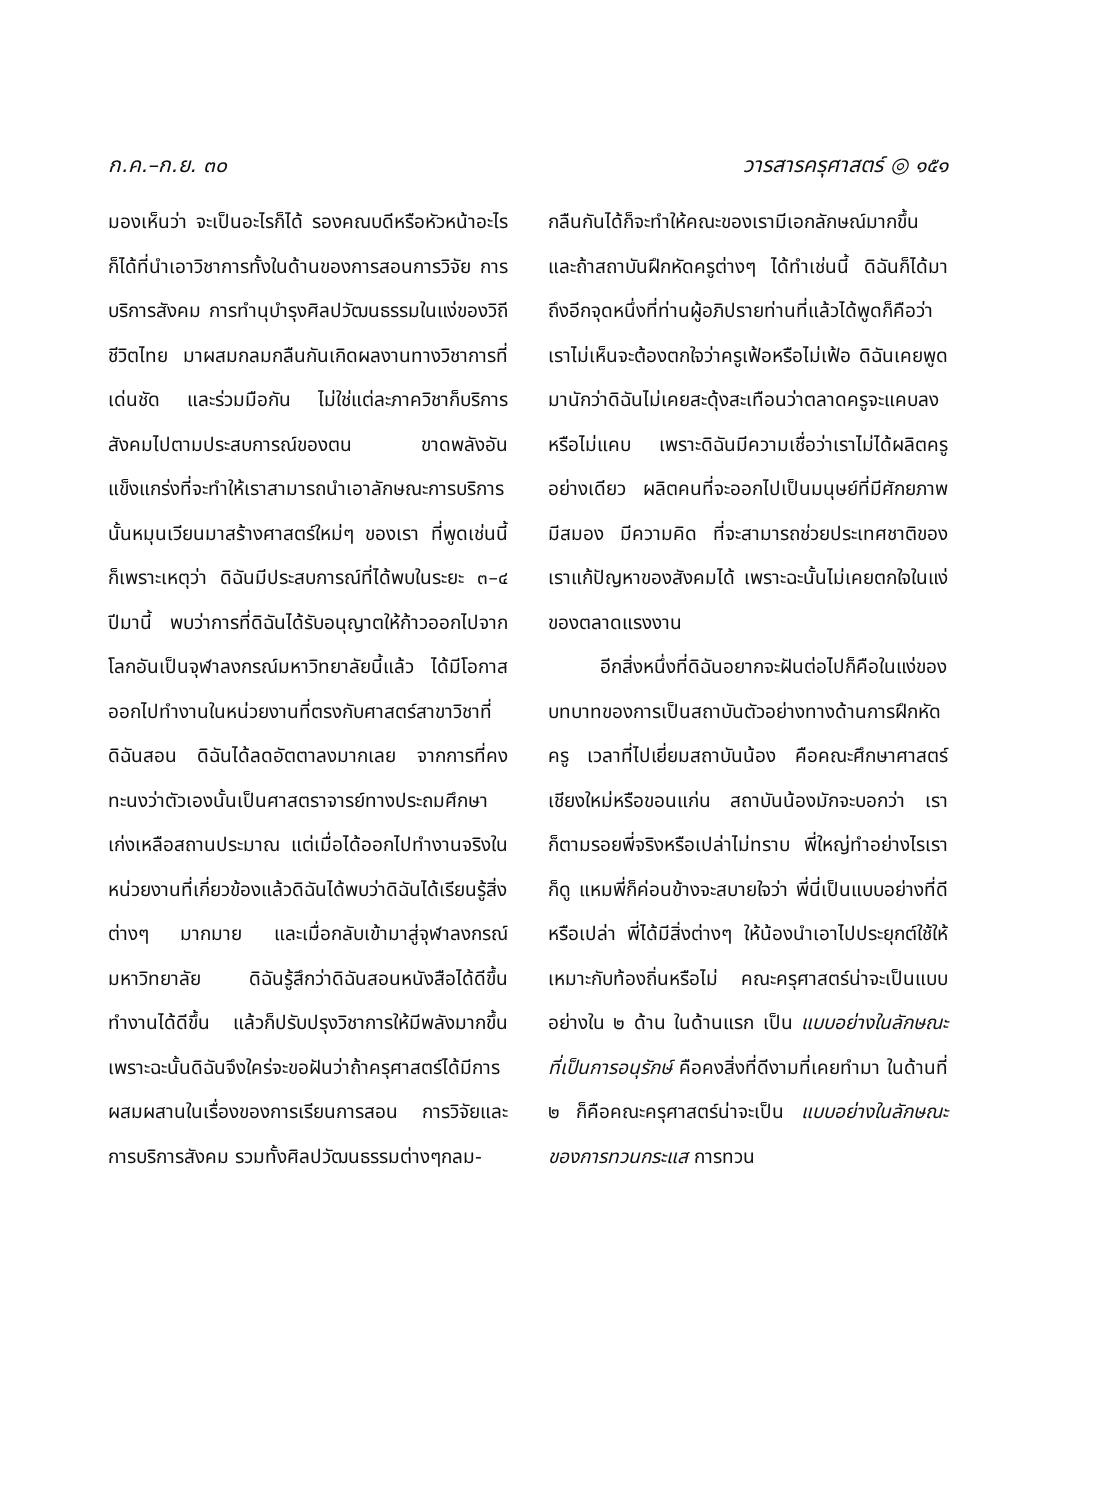ก.ค.–ก.ย. ๓๐ วารสารครุศาสตร์ ◎ ๑๕๑
มองเห็นว่า จะเป็นอะไรก็ได้ รองคณบดีหรือหัวหน้าอะไรก็ได้ที่นำเอาวิชาการทั้งในด้านของการสอนการวิจัย การบริการสังคม การทำนุบำรุงศิลปวัฒนธรรมในแง่ของวิถีชีวิตไทย มาผสมกลมกลืนกันเกิดผลงานทางวิชาการที่เด่นชัด และร่วมมือกัน ไม่ใช่แต่ละภาควิชาก็บริการสังคมไปตามประสบการณ์ของตน ขาดพลังอันแข็งแกร่งที่จะทำให้เราสามารถนำเอาลักษณะการบริการนั้นหมุนเวียนมาสร้างศาสตร์ใหม่ๆ ของเรา ที่พูดเช่นนี้ก็เพราะเหตุว่า ดิฉันมีประสบการณ์ที่ได้พบในระยะ ๓–๔ ปีมานี้ พบว่าการที่ดิฉันได้รับอนุญาตให้ก้าวออกไปจากโลกอันเป็นจุฬาลงกรณ์มหาวิทยาลัยนี้แล้ว ได้มีโอกาสออกไปทำงานในหน่วยงานที่ตรงกับศาสตร์สาขาวิชาที่ดิฉันสอน ดิฉันได้ลดอัตตาลงมากเลย จากการที่คงทะนงว่าตัวเองนั้นเป็นศาสตราจารย์ทางประถมศึกษาเก่งเหลือสถานประมาณ แต่เมื่อได้ออกไปทำงานจริงในหน่วยงานที่เกี่ยวข้องแล้วดิฉันได้พบว่าดิฉันได้เรียนรู้สิ่งต่างๆ มากมาย และเมื่อกลับเข้ามาสู่จุฬาลงกรณ์มหาวิทยาลัย ดิฉันรู้สึกว่าดิฉันสอนหนังสือได้ดีขึ้น ทำงานได้ดีขึ้น แล้วก็ปรับปรุงวิชาการให้มีพลังมากขึ้น เพราะฉะนั้นดิฉันจึงใคร่จะขอฝันว่าถ้าครุศาสตร์ได้มีการผสมผสานในเรื่องของการเรียนการสอน การวิจัยและการบริการสังคม รวมทั้งศิลปวัฒนธรรมต่างๆกลม-
กลืนกันได้ก็จะทำให้คณะของเรามีเอกลักษณ์มากขึ้น และถ้าสถาบันฝึกหัดครูต่างๆ ได้ทำเช่นนี้ ดิฉันก็ได้มาถึงอีกจุดหนึ่งที่ท่านผู้อภิปรายท่านที่แล้วได้พูดก็คือว่าเราไม่เห็นจะต้องตกใจว่าครูเฟ้อหรือไม่เฟ้อ ดิฉันเคยพูดมานักว่าดิฉันไม่เคยสะดุ้งสะเทือนว่าตลาดครูจะแคบลงหรือไม่แคบ เพราะดิฉันมีความเชื่อว่าเราไม่ได้ผลิตครูอย่างเดียว ผลิตคนที่จะออกไปเป็นมนุษย์ที่มีศักยภาพ มีสมอง มีความคิด ที่จะสามารถช่วยประเทศชาติของเราแก้ปัญหาของสังคมได้ เพราะฉะนั้นไม่เคยตกใจในแง่ของตลาดแรงงาน
อีกสิ่งหนึ่งที่ดิฉันอยากจะฝันต่อไปก็คือในแง่ของบทบาทของการเป็นสถาบันตัวอย่างทางด้านการฝึกหัดครู เวลาที่ไปเยี่ยมสถาบันน้อง คือคณะศึกษาศาสตร์เชียงใหม่หรือขอนแก่น สถาบันน้องมักจะบอกว่า เราก็ตามรอยพี่จริงหรือเปล่าไม่ทราบ พี่ใหญ่ทำอย่างไรเราก็ดู แหมพี่ก็ค่อนข้างจะสบายใจว่า พี่นี่เป็นแบบอย่างที่ดีหรือเปล่า พี่ได้มีสิ่งต่างๆ ให้น้องนำเอาไปประยุกต์ใช้ให้เหมาะกับท้องถิ่นหรือไม่ คณะครุศาสตร์น่าจะเป็นแบบอย่างใน ๒ ด้าน ในด้านแรก เป็น แบบอย่างในลักษณะที่เป็นการอนุรักษ์ คือคงสิ่งที่ดีงามที่เคยทำมา ในด้านที่ ๒ ก็คือคณะครุศาสตร์น่าจะเป็น แบบอย่างในลักษณะของการทวนกระแส การทวน